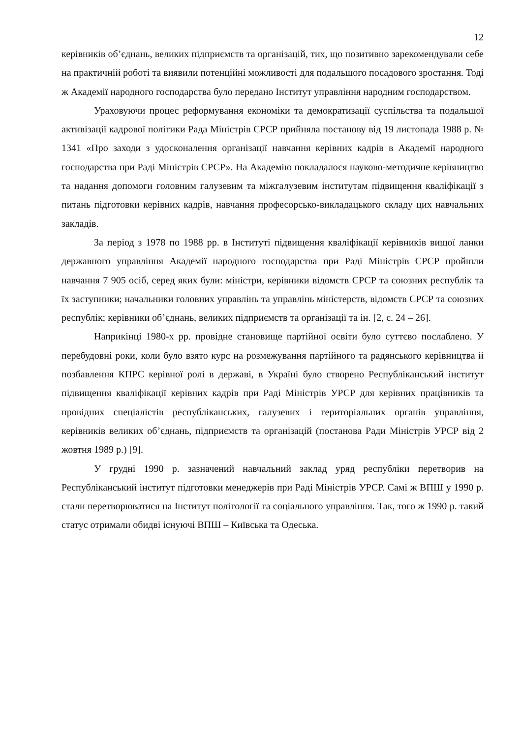12
керівників об’єднань, великих підприємств та організацій, тих, що позитивно зарекомендували себе на практичній роботі та виявили потенційні можливості для подальшого посадового зростання. Тоді ж Академії народного господарства було передано Інститут управління народним господарством.
Ураховуючи процес реформування економіки та демократизації суспільства та подальшої активізації кадрової політики Рада Міністрів СРСР прийняла постанову від 19 листопада 1988 р. № 1341 «Про заходи з удосконалення організації навчання керівних кадрів в Академії народного господарства при Раді Міністрів СРСР». На Академію покладалося науково-методичне керівництво та надання допомоги головним галузевим та міжгалузевим інститутам підвищення кваліфікації з питань підготовки керівних кадрів, навчання професорсько-викладацького складу цих навчальних закладів.
За період з 1978 по 1988 рр. в Інституті підвищення кваліфікації керівників вищої ланки державного управління Академії народного господарства при Раді Міністрів СРСР пройшли навчання 7 905 осіб, серед яких були: міністри, керівники відомств СРСР та союзних республік та їх заступники; начальники головних управлінь та управлінь міністерств, відомств СРСР та союзних республік; керівники об’єднань, великих підприємств та організації та ін. [2, с. 24 – 26].
Наприкінці 1980-х рр. провідне становище партійної освіти було суттєво послаблено. У перебудовні роки, коли було взято курс на розмежування партійного та радянського керівництва й позбавлення КПРС керівної ролі в державі, в Україні було створено Республіканський інститут підвищення кваліфікації керівних кадрів при Раді Міністрів УРСР для керівних працівників та провідних спеціалістів республіканських, галузевих і територіальних органів управління, керівників великих об’єднань, підприємств та організацій (постанова Ради Міністрів УРСР від 2 жовтня 1989 р.) [9].
У грудні 1990 р. зазначений навчальний заклад уряд республіки перетворив на Республіканський інститут підготовки менеджерів при Раді Міністрів УРСР. Самі ж ВПШ у 1990 р. стали перетворюватися на Інститут політології та соціального управління. Так, того ж 1990 р. такий статус отримали обидві існуючі ВПШ – Київська та Одеська.